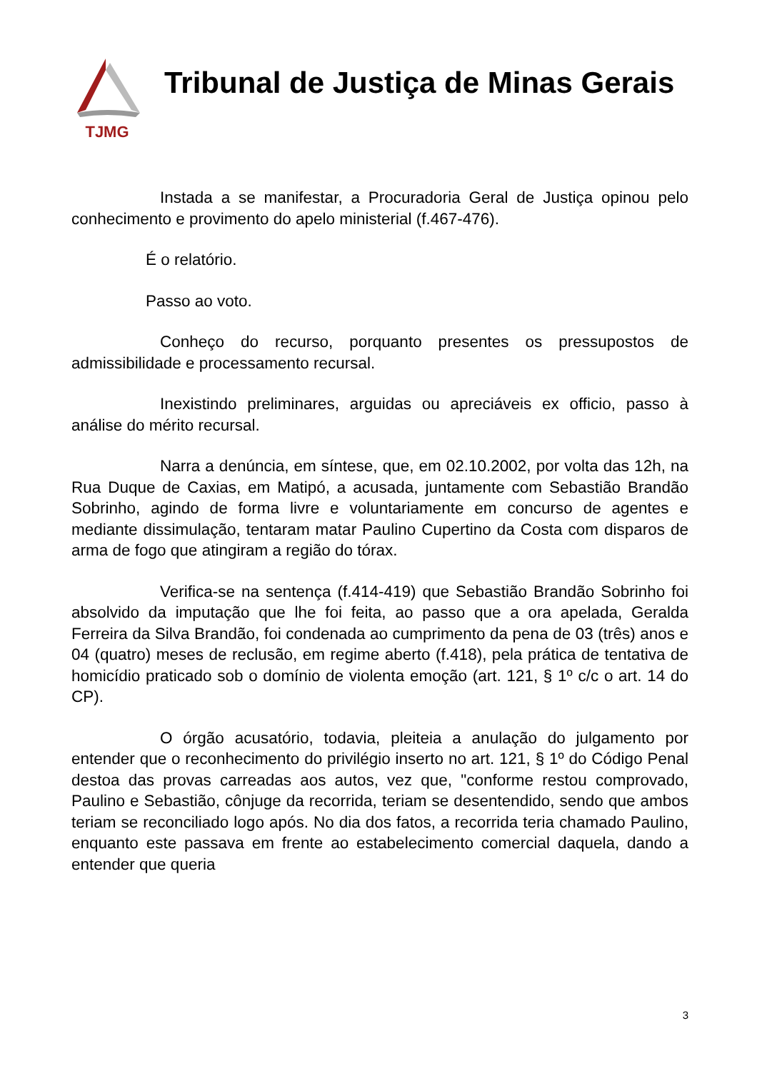TJMG
Tribunal de Justiça de Minas Gerais
Instada a se manifestar, a Procuradoria Geral de Justiça opinou pelo conhecimento e provimento do apelo ministerial (f.467-476).
É o relatório.
Passo ao voto.
Conheço do recurso, porquanto presentes os pressupostos de admissibilidade e processamento recursal.
Inexistindo preliminares, arguidas ou apreciáveis ex officio, passo à análise do mérito recursal.
Narra a denúncia, em síntese, que, em 02.10.2002, por volta das 12h, na Rua Duque de Caxias, em Matipó, a acusada, juntamente com Sebastião Brandão Sobrinho, agindo de forma livre e voluntariamente em concurso de agentes e mediante dissimulação, tentaram matar Paulino Cupertino da Costa com disparos de arma de fogo que atingiram a região do tórax.
Verifica-se na sentença (f.414-419) que Sebastião Brandão Sobrinho foi absolvido da imputação que lhe foi feita, ao passo que a ora apelada, Geralda Ferreira da Silva Brandão, foi condenada ao cumprimento da pena de 03 (três) anos e 04 (quatro) meses de reclusão, em regime aberto (f.418), pela prática de tentativa de homicídio praticado sob o domínio de violenta emoção (art. 121, § 1º c/c o art. 14 do CP).
O órgão acusatório, todavia, pleiteia a anulação do julgamento por entender que o reconhecimento do privilégio inserto no art. 121, § 1º do Código Penal destoa das provas carreadas aos autos, vez que, "conforme restou comprovado, Paulino e Sebastião, cônjuge da recorrida, teriam se desentendido, sendo que ambos teriam se reconciliado logo após. No dia dos fatos, a recorrida teria chamado Paulino, enquanto este passava em frente ao estabelecimento comercial daquela, dando a entender que queria
3